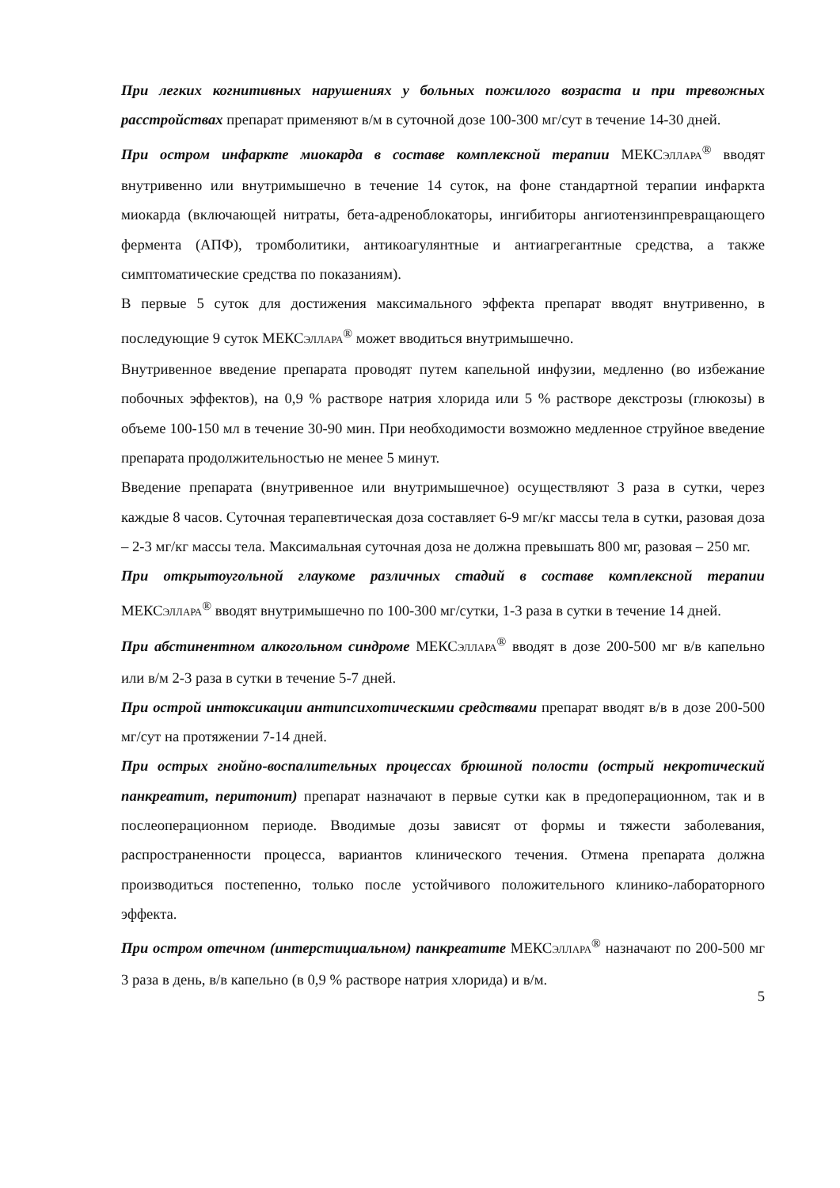При легких когнитивных нарушениях у больных пожилого возраста и при тревожных расстройствах препарат применяют в/м в суточной дозе 100-300 мг/сут в течение 14-30 дней.
При остром инфаркте миокарда в составе комплексной терапии МЕКСЭЛЛАРА<sup>®</sup> вводят внутривенно или внутримышечно в течение 14 суток, на фоне стандартной терапии инфаркта миокарда (включающей нитраты, бета-адреноблокаторы, ингибиторы ангиотензинпревращающего фермента (АПФ), тромболитики, антикоагулянтные и антиагрегантные средства, а также симптоматические средства по показаниям).
В первые 5 суток для достижения максимального эффекта препарат вводят внутривенно, в последующие 9 суток МЕКСЭЛЛАРА<sup>®</sup> может вводиться внутримышечно.
Внутривенное введение препарата проводят путем капельной инфузии, медленно (во избежание побочных эффектов), на 0,9 % растворе натрия хлорида или 5 % растворе декстрозы (глюкозы) в объеме 100-150 мл в течение 30-90 мин. При необходимости возможно медленное струйное введение препарата продолжительностью не менее 5 минут.
Введение препарата (внутривенное или внутримышечное) осуществляют 3 раза в сутки, через каждые 8 часов. Суточная терапевтическая доза составляет 6-9 мг/кг массы тела в сутки, разовая доза – 2-3 мг/кг массы тела. Максимальная суточная доза не должна превышать 800 мг, разовая – 250 мг.
При открытоугольной глаукоме различных стадий в составе комплексной терапии МЕКСЭЛЛАРА<sup>®</sup> вводят внутримышечно по 100-300 мг/сутки, 1-3 раза в сутки в течение 14 дней.
При абстинентном алкогольном синдроме МЕКСЭЛЛАРА<sup>®</sup> вводят в дозе 200-500 мг в/в капельно или в/м 2-3 раза в сутки в течение 5-7 дней.
При острой интоксикации антипсихотическими средствами препарат вводят в/в в дозе 200-500 мг/сут на протяжении 7-14 дней.
При острых гнойно-воспалительных процессах брюшной полости (острый некротический панкреатит, перитонит) препарат назначают в первые сутки как в предоперационном, так и в послеоперационном периоде. Вводимые дозы зависят от формы и тяжести заболевания, распространенности процесса, вариантов клинического течения. Отмена препарата должна производиться постепенно, только после устойчивого положительного клинико-лабораторного эффекта.
При остром отечном (интерстициальном) панкреатите МЕКСЭЛЛАРА<sup>®</sup> назначают по 200-500 мг 3 раза в день, в/в капельно (в 0,9 % растворе натрия хлорида) и в/м.
5